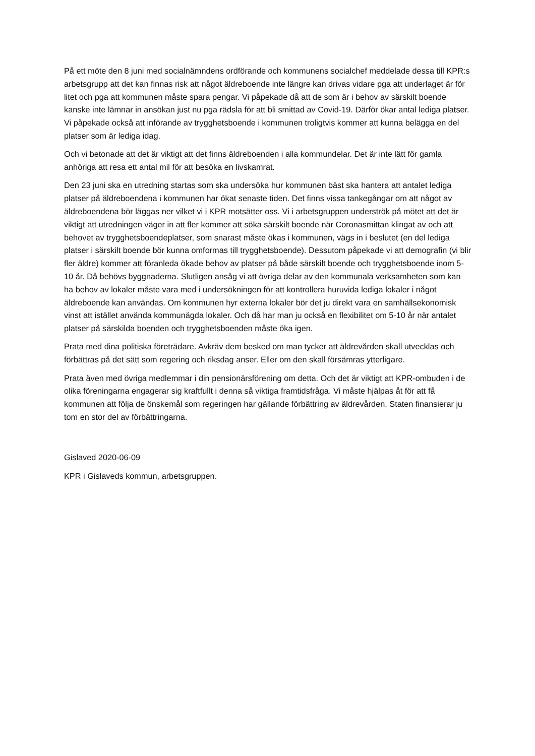På ett möte den 8 juni med socialnämndens ordförande och kommunens socialchef meddelade dessa till KPR:s arbetsgrupp att det kan finnas risk att något äldreboende inte längre kan drivas vidare pga att underlaget är för litet och pga att kommunen måste spara pengar. Vi påpekade då att de som är i behov av särskilt boende kanske inte lämnar in ansökan just nu pga rädsla för att bli smittad av Covid-19. Därför ökar antal lediga platser. Vi påpekade också att införande av trygghetsboende i kommunen troligtvis kommer att kunna belägga en del platser som är lediga idag.
Och vi betonade att det är viktigt att det finns äldreboenden i alla kommundelar. Det är inte lätt för gamla anhöriga att resa ett antal mil för att besöka en livskamrat.
Den 23 juni ska en utredning startas som ska undersöka hur kommunen bäst ska hantera att antalet lediga platser på äldreboendena i kommunen har ökat senaste tiden. Det finns vissa tankegångar om att något av äldreboendena bör läggas ner vilket vi i KPR motsätter oss. Vi i arbetsgruppen underströk på mötet att det är viktigt att utredningen väger in att fler kommer att söka särskilt boende när Coronasmittan klingat av och att behovet av trygghetsboendeplatser, som snarast måste ökas i kommunen, vägs in i beslutet (en del lediga platser i särskilt boende bör kunna omformas till trygghetsboende). Dessutom påpekade vi att demografin (vi blir fler äldre) kommer att föranleda ökade behov av platser på både särskilt boende och trygghetsboende inom 5-10 år. Då behövs byggnaderna. Slutligen ansåg vi att övriga delar av den kommunala verksamheten som kan ha behov av lokaler måste vara med i undersökningen för att kontrollera huruvida lediga lokaler i något äldreboende kan användas. Om kommunen hyr externa lokaler bör det ju direkt vara en samhällsekonomisk vinst att istället använda kommunägda lokaler. Och då har man ju också en flexibilitet om 5-10 år när antalet platser på särskilda boenden och trygghetsboenden måste öka igen.
Prata med dina politiska företrädare. Avkräv dem besked om man tycker att äldrevården skall utvecklas och förbättras på det sätt som regering och riksdag anser. Eller om den skall försämras ytterligare.
Prata även med övriga medlemmar i din pensionärsförening om detta. Och det är viktigt att KPR-ombuden i de olika föreningarna engagerar sig kraftfullt i denna så viktiga framtidsfråga. Vi måste hjälpas åt för att få kommunen att följa de önskemål som regeringen har gällande förbättring av äldrevården. Staten finansierar ju tom en stor del av förbättringarna.
Gislaved 2020-06-09
KPR i Gislaveds kommun, arbetsgruppen.